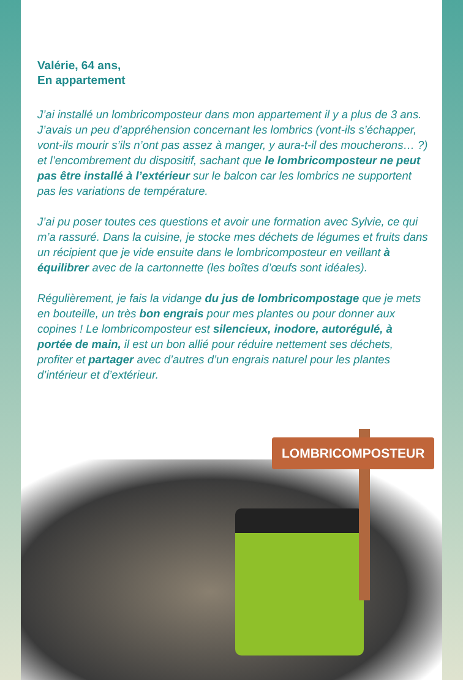Valérie, 64 ans,
En appartement
J’ai installé un lombricomposteur dans mon appartement il y a plus de 3 ans. J’avais un peu d’appréhension concernant les lombrics (vont-ils s’échapper, vont-ils mourir s’ils n’ont pas assez à manger, y aura-t-il des moucherons… ?) et l’encombrement du dispositif, sachant que le lombricomposteur ne peut pas être installé à l’extérieur sur le balcon car les lombrics ne supportent pas les variations de température.
J’ai pu poser toutes ces questions et avoir une formation avec Sylvie, ce qui m’a rassuré. Dans la cuisine, je stocke mes déchets de légumes et fruits dans un récipient que je vide ensuite dans le lombricomposteur en veillant à équilibrer avec de la cartonnette (les boîtes d’œufs sont idéales).
Régulièrement, je fais la vidange du jus de lombricompostage que je mets en bouteille, un très bon engrais pour mes plantes ou pour donner aux copines ! Le lombricomposteur est silencieux, inodore, autorégulé, à portée de main, il est un bon allié pour réduire nettement ses déchets, profiter et partager avec d’autres d’un engrais naturel pour les plantes d’intérieur et d’extérieur.
LOMBRICOMPOSTEUR